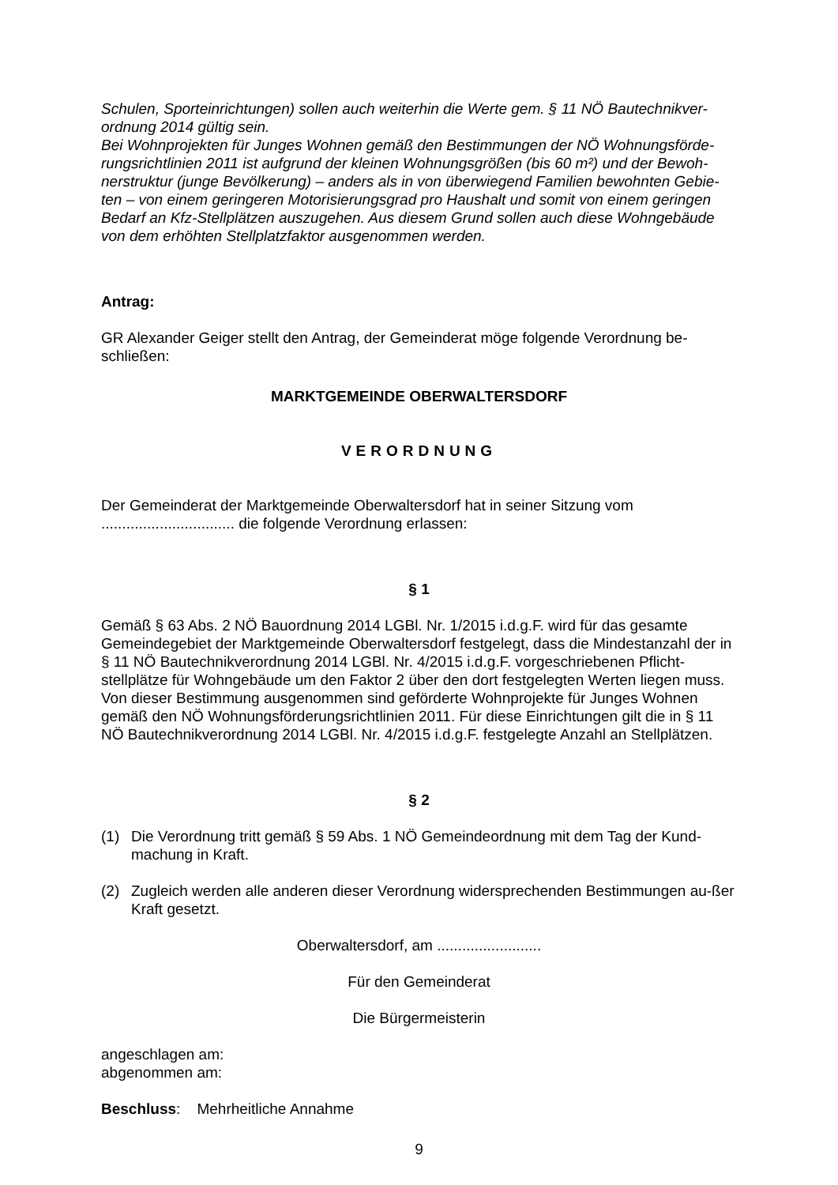Schulen, Sporteinrichtungen) sollen auch weiterhin die Werte gem. § 11 NÖ Bautechnikver-ordnung 2014 gültig sein.
Bei Wohnprojekten für Junges Wohnen gemäß den Bestimmungen der NÖ Wohnungsförde-rungsrichtlinien 2011 ist aufgrund der kleinen Wohnungsgrößen (bis 60 m²) und der Bewoh-nerstruktur (junge Bevölkerung) – anders als in von überwiegend Familien bewohnten Gebie-ten – von einem geringeren Motorisierungsgrad pro Haushalt und somit von einem geringen Bedarf an Kfz-Stellplätzen auszugehen. Aus diesem Grund sollen auch diese Wohngebäude von dem erhöhten Stellplatzfaktor ausgenommen werden.
Antrag:
GR Alexander Geiger stellt den Antrag, der Gemeinderat möge folgende Verordnung be-schließen:
MARKTGEMEINDE OBERWALTERSDORF
VERORDNUNG
Der Gemeinderat der Marktgemeinde Oberwaltersdorf hat in seiner Sitzung vom
................................ die folgende Verordnung erlassen:
§ 1
Gemäß § 63 Abs. 2 NÖ Bauordnung 2014 LGBl. Nr. 1/2015 i.d.g.F. wird für das gesamte Gemeindegebiet der Marktgemeinde Oberwaltersdorf festgelegt, dass die Mindestanzahl der in § 11 NÖ Bautechnikverordnung 2014 LGBl. Nr. 4/2015 i.d.g.F. vorgeschriebenen Pflicht-stellplätze für Wohngebäude um den Faktor 2 über den dort festgelegten Werten liegen muss. Von dieser Bestimmung ausgenommen sind geförderte Wohnprojekte für Junges Wohnen gemäß den NÖ Wohnungsförderungsrichtlinien 2011. Für diese Einrichtungen gilt die in § 11 NÖ Bautechnikverordnung 2014 LGBl. Nr. 4/2015 i.d.g.F. festgelegte Anzahl an Stellplätzen.
§ 2
(1) Die Verordnung tritt gemäß § 59 Abs. 1 NÖ Gemeindeordnung mit dem Tag der Kund-machung in Kraft.
(2) Zugleich werden alle anderen dieser Verordnung widersprechenden Bestimmungen au-ßer Kraft gesetzt.
Oberwaltersdorf, am .........................
Für den Gemeinderat
Die Bürgermeisterin
angeschlagen am:
abgenommen am:
Beschluss: Mehrheitliche Annahme
9